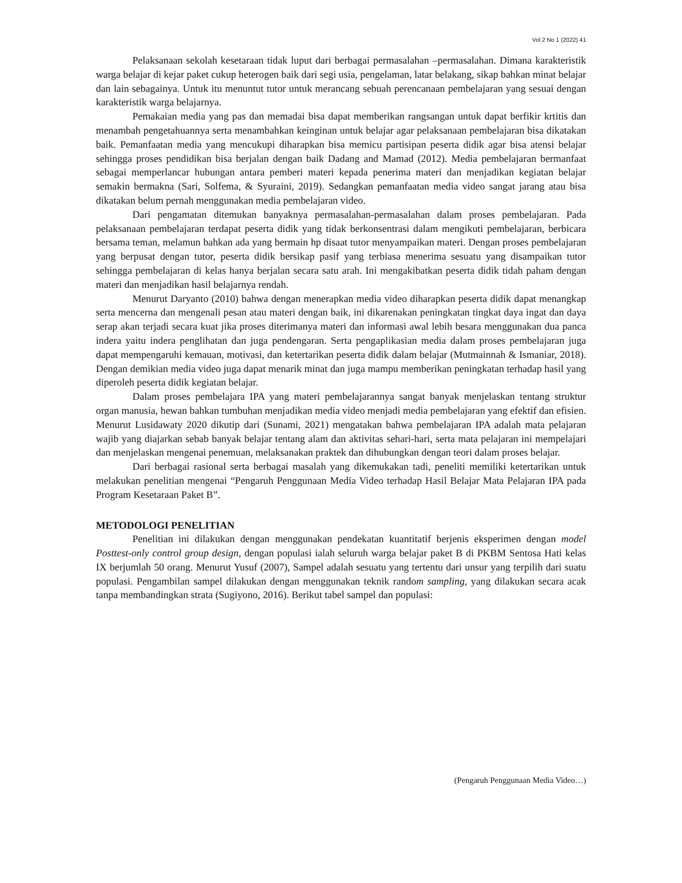Vol 2 No 1 (2022) 41
Pelaksanaan sekolah kesetaraan tidak luput dari berbagai permasalahan –permasalahan. Dimana karakteristik warga belajar di kejar paket cukup heterogen baik dari segi usia, pengelaman, latar belakang, sikap bahkan minat belajar dan lain sebagainya. Untuk itu menuntut tutor untuk merancang sebuah perencanaan pembelajaran yang sesuai dengan karakteristik warga belajarnya.
Pemakaian media yang pas dan memadai bisa dapat memberikan rangsangan untuk dapat berfikir krtitis dan menambah pengetahuannya serta menambahkan keinginan untuk belajar agar pelaksanaan pembelajaran bisa dikatakan baik. Pemanfaatan media yang mencukupi diharapkan bisa memicu partisipan peserta didik agar bisa atensi belajar sehingga proses pendidikan bisa berjalan dengan baik Dadang and Mamad (2012). Media pembelajaran bermanfaat sebagai memperlancar hubungan antara pemberi materi kepada penerima materi dan menjadikan kegiatan belajar semakin bermakna (Sari, Solfema, & Syuraini, 2019). Sedangkan pemanfaatan media video sangat jarang atau bisa dikatakan belum pernah menggunakan media pembelajaran video.
Dari pengamatan ditemukan banyaknya permasalahan-permasalahan dalam proses pembelajaran. Pada pelaksanaan pembelajaran terdapat peserta didik yang tidak berkonsentrasi dalam mengikuti pembelajaran, berbicara bersama teman, melamun bahkan ada yang bermain hp disaat tutor menyampaikan materi. Dengan proses pembelajaran yang berpusat dengan tutor, peserta didik bersikap pasif yang terbiasa menerima sesuatu yang disampaikan tutor sehingga pembelajaran di kelas hanya berjalan secara satu arah. Ini mengakibatkan peserta didik tidah paham dengan materi dan menjadikan hasil belajarnya rendah.
Menurut Daryanto (2010) bahwa dengan menerapkan media video diharapkan peserta didik dapat menangkap serta mencerna dan mengenali pesan atau materi dengan baik, ini dikarenakan peningkatan tingkat daya ingat dan daya serap akan terjadi secara kuat jika proses diterimanya materi dan informasi awal lebih besara menggunakan dua panca indera yaitu indera penglihatan dan juga pendengaran. Serta pengaplikasian media dalam proses pembelajaran juga dapat mempengaruhi kemauan, motivasi, dan ketertarikan peserta didik dalam belajar (Mutmainnah & Ismaniar, 2018). Dengan demikian media video juga dapat menarik minat dan juga mampu memberikan peningkatan terhadap hasil yang diperoleh peserta didik kegiatan belajar.
Dalam proses pembelajara IPA yang materi pembelajarannya sangat banyak menjelaskan tentang struktur organ manusia, hewan bahkan tumbuhan menjadikan media video menjadi media pembelajaran yang efektif dan efisien. Menurut Lusidawaty 2020 dikutip dari (Sunami, 2021) mengatakan bahwa pembelajaran IPA adalah mata pelajaran wajib yang diajarkan sebab banyak belajar tentang alam dan aktivitas sehari-hari, serta mata pelajaran ini mempelajari dan menjelaskan mengenai penemuan, melaksanakan praktek dan dihubungkan dengan teori dalam proses belajar.
Dari berbagai rasional serta berbagai masalah yang dikemukakan tadi, peneliti memiliki ketertarikan untuk melakukan penelitian mengenai “Pengaruh Penggunaan Media Video terhadap Hasil Belajar Mata Pelajaran IPA pada Program Kesetaraan Paket B”.
METODOLOGI PENELITIAN
Penelitian ini dilakukan dengan menggunakan pendekatan kuantitatif berjenis eksperimen dengan model Posttest-only control group design, dengan populasi ialah seluruh warga belajar paket B di PKBM Sentosa Hati kelas IX berjumlah 50 orang. Menurut Yusuf (2007), Sampel adalah sesuatu yang tertentu dari unsur yang terpilih dari suatu populasi. Pengambilan sampel dilakukan dengan menggunakan teknik random sampling, yang dilakukan secara acak tanpa membandingkan strata (Sugiyono, 2016). Berikut tabel sampel dan populasi:
(Pengaruh Penggunaan Media Video…)